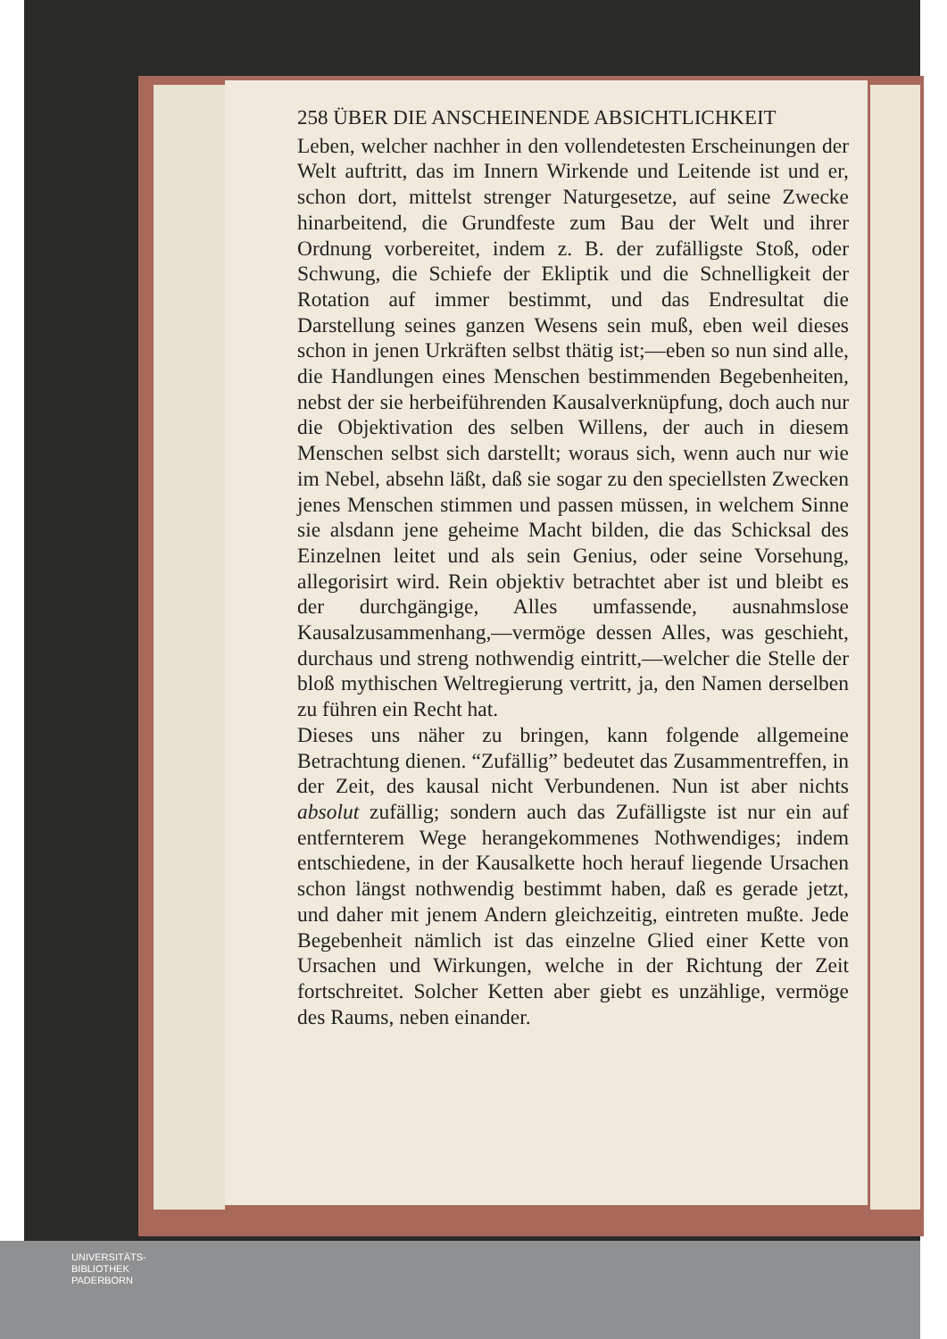258 ÜBER DIE ANSCHEINENDE ABSICHTLICHKEIT
Leben, welcher nachher in den vollendetesten Erscheinungen der Welt auftritt, das im Innern Wirkende und Leitende ist und er, schon dort, mittelst strenger Naturgesetze, auf seine Zwecke hinarbeitend, die Grundfeste zum Bau der Welt und ihrer Ordnung vorbereitet, indem z. B. der zufälligste Stoß, oder Schwung, die Schiefe der Ekliptik und die Schnelligkeit der Rotation auf immer bestimmt, und das Endresultat die Darstellung seines ganzen Wesens sein muß, eben weil dieses schon in jenen Urkräften selbst thätig ist;—eben so nun sind alle, die Handlungen eines Menschen bestimmenden Begebenheiten, nebst der sie herbeiführenden Kausalverknüpfung, doch auch nur die Objektivation des selben Willens, der auch in diesem Menschen selbst sich darstellt; woraus sich, wenn auch nur wie im Nebel, absehn läßt, daß sie sogar zu den speciellsten Zwecken jenes Menschen stimmen und passen müssen, in welchem Sinne sie alsdann jene geheime Macht bilden, die das Schicksal des Einzelnen leitet und als sein Genius, oder seine Vorsehung, allegorisirt wird. Rein objektiv betrachtet aber ist und bleibt es der durchgängige, Alles umfassende, ausnahmslose Kausalzusammenhang,—vermöge dessen Alles, was geschieht, durchaus und streng nothwendig eintritt,—welcher die Stelle der bloß mythischen Weltregierung vertritt, ja, den Namen derselben zu führen ein Recht hat.
Dieses uns näher zu bringen, kann folgende allgemeine Betrachtung dienen. “Zufällig” bedeutet das Zusammentreffen, in der Zeit, des kausal nicht Verbundenen. Nun ist aber nichts absolut zufällig; sondern auch das Zufälligste ist nur ein auf entfernterem Wege herangekommenes Nothwendiges; indem entschiedene, in der Kausalkette hoch herauf liegende Ursachen schon längst nothwendig bestimmt haben, daß es gerade jetzt, und daher mit jenem Andern gleichzeitig, eintreten mußte. Jede Begebenheit nämlich ist das einzelne Glied einer Kette von Ursachen und Wirkungen, welche in der Richtung der Zeit fortschreitet. Solcher Ketten aber giebt es unzählige, vermöge des Raums, neben einander.
UNIVERSITÄTS-
BIBLIOTHEK
PADERBORN